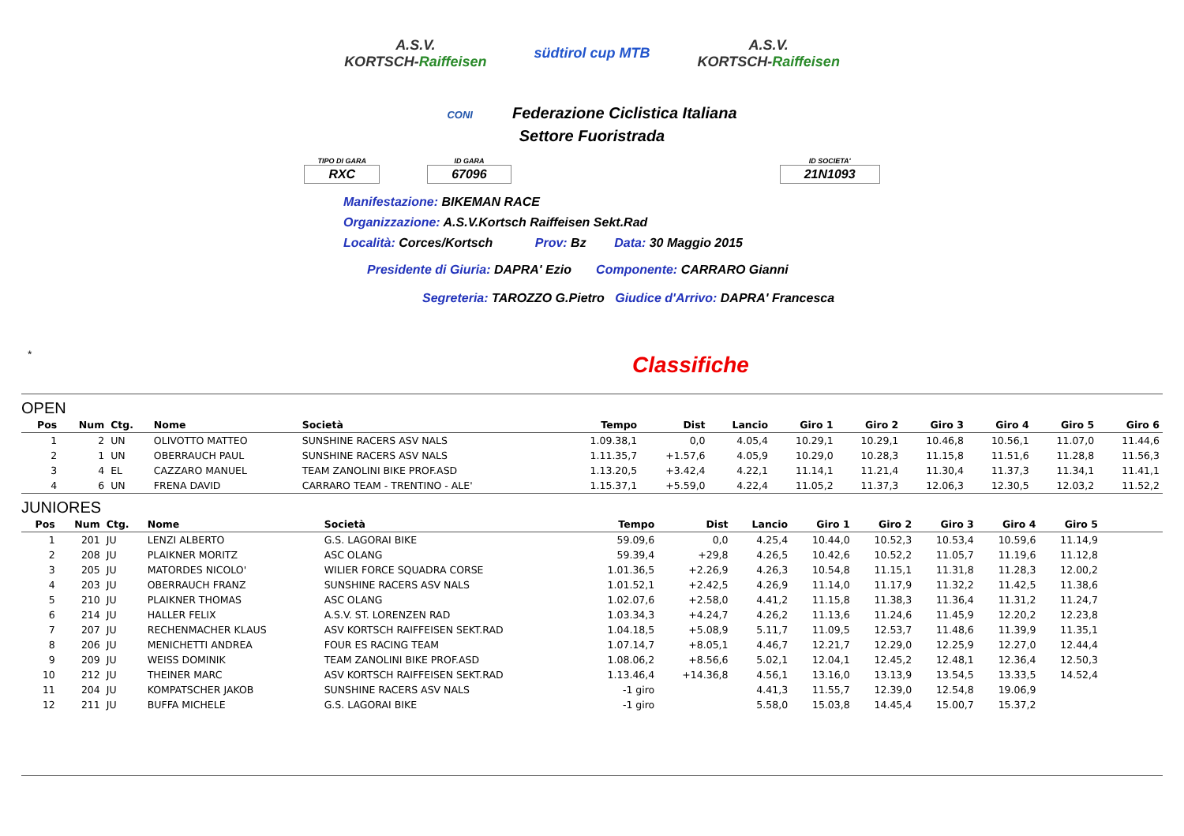A.S.V.
KORTSCH-Raiffeisen
südtirol cup MTB
A.S.V.
KORTSCH-Raiffeisen
CONI Federazione Ciclistica Italiana
Settore Fuoristrada
TIPO DI GARA
RXC
ID GARA
67096
ID SOCIETA'
21N1093
Manifestazione: BIKEMAN RACE
Organizzazione: A.S.V.Kortsch Raiffeisen Sekt.Rad
Località: Corces/Kortsch Prov: Bz Data: 30 Maggio 2015
Presidente di Giuria: DAPRA' Ezio Componente: CARRARO Gianni
Segreteria: TAROZZO G.Pietro Giudice d'Arrivo: DAPRA' Francesca
*
Classifiche
OPEN
| Pos | Num | Ctg. | Nome | Società | Tempo | Dist | Lancio | Giro 1 | Giro 2 | Giro 3 | Giro 4 | Giro 5 | Giro 6 |
| --- | --- | --- | --- | --- | --- | --- | --- | --- | --- | --- | --- | --- | --- |
| 1 | 2 | UN | OLIVOTTO MATTEO | SUNSHINE RACERS ASV NALS | 1.09.38,1 | 0,0 | 4.05,4 | 10.29,1 | 10.29,1 | 10.46,8 | 10.56,1 | 11.07,0 | 11.44,6 |
| 2 | 1 | UN | OBERRAUCH PAUL | SUNSHINE RACERS ASV NALS | 1.11.35,7 | +1.57,6 | 4.05,9 | 10.29,0 | 10.28,3 | 11.15,8 | 11.51,6 | 11.28,8 | 11.56,3 |
| 3 | 4 | EL | CAZZARO MANUEL | TEAM ZANOLINI BIKE PROF.ASD | 1.13.20,5 | +3.42,4 | 4.22,1 | 11.14,1 | 11.21,4 | 11.30,4 | 11.37,3 | 11.34,1 | 11.41,1 |
| 4 | 6 | UN | FRENA DAVID | CARRARO TEAM - TRENTINO - ALE' | 1.15.37,1 | +5.59,0 | 4.22,4 | 11.05,2 | 11.37,3 | 12.06,3 | 12.30,5 | 12.03,2 | 11.52,2 |
JUNIORES
| Pos | Num | Ctg. | Nome | Società | Tempo | Dist | Lancio | Giro 1 | Giro 2 | Giro 3 | Giro 4 | Giro 5 | |
| --- | --- | --- | --- | --- | --- | --- | --- | --- | --- | --- | --- | --- | --- |
| 1 | 201 | JU | LENZI ALBERTO | G.S. LAGORAI BIKE | 59.09,6 | 0,0 | 4.25,4 | 10.44,0 | 10.52,3 | 10.53,4 | 10.59,6 | 11.14,9 | |
| 2 | 208 | JU | PLAIKNER MORITZ | ASC OLANG | 59.39,4 | +29,8 | 4.26,5 | 10.42,6 | 10.52,2 | 11.05,7 | 11.19,6 | 11.12,8 | |
| 3 | 205 | JU | MATORDES NICOLO' | WILIER FORCE SQUADRA CORSE | 1.01.36,5 | +2.26,9 | 4.26,3 | 10.54,8 | 11.15,1 | 11.31,8 | 11.28,3 | 12.00,2 | |
| 4 | 203 | JU | OBERRAUCH FRANZ | SUNSHINE RACERS ASV NALS | 1.01.52,1 | +2.42,5 | 4.26,9 | 11.14,0 | 11.17,9 | 11.32,2 | 11.42,5 | 11.38,6 | |
| 5 | 210 | JU | PLAIKNER THOMAS | ASC OLANG | 1.02.07,6 | +2.58,0 | 4.41,2 | 11.15,8 | 11.38,3 | 11.36,4 | 11.31,2 | 11.24,7 | |
| 6 | 214 | JU | HALLER FELIX | A.S.V. ST. LORENZEN RAD | 1.03.34,3 | +4.24,7 | 4.26,2 | 11.13,6 | 11.24,6 | 11.45,9 | 12.20,2 | 12.23,8 | |
| 7 | 207 | JU | RECHENMACHER KLAUS | ASV KORTSCH RAIFFEISEN SEKT.RAD | 1.04.18,5 | +5.08,9 | 5.11,7 | 11.09,5 | 12.53,7 | 11.48,6 | 11.39,9 | 11.35,1 | |
| 8 | 206 | JU | MENICHETTI ANDREA | FOUR ES RACING TEAM | 1.07.14,7 | +8.05,1 | 4.46,7 | 12.21,7 | 12.29,0 | 12.25,9 | 12.27,0 | 12.44,4 | |
| 9 | 209 | JU | WEISS DOMINIK | TEAM ZANOLINI BIKE PROF.ASD | 1.08.06,2 | +8.56,6 | 5.02,1 | 12.04,1 | 12.45,2 | 12.48,1 | 12.36,4 | 12.50,3 | |
| 10 | 212 | JU | THEINER MARC | ASV KORTSCH RAIFFEISEN SEKT.RAD | 1.13.46,4 | +14.36,8 | 4.56,1 | 13.16,0 | 13.13,9 | 13.54,5 | 13.33,5 | 14.52,4 | |
| 11 | 204 | JU | KOMPATSCHER JAKOB | SUNSHINE RACERS ASV NALS | -1 giro | | 4.41,3 | 11.55,7 | 12.39,0 | 12.54,8 | 19.06,9 | | |
| 12 | 211 | JU | BUFFA MICHELE | G.S. LAGORAI BIKE | -1 giro | | 5.58,0 | 15.03,8 | 14.45,4 | 15.00,7 | 15.37,2 | | |